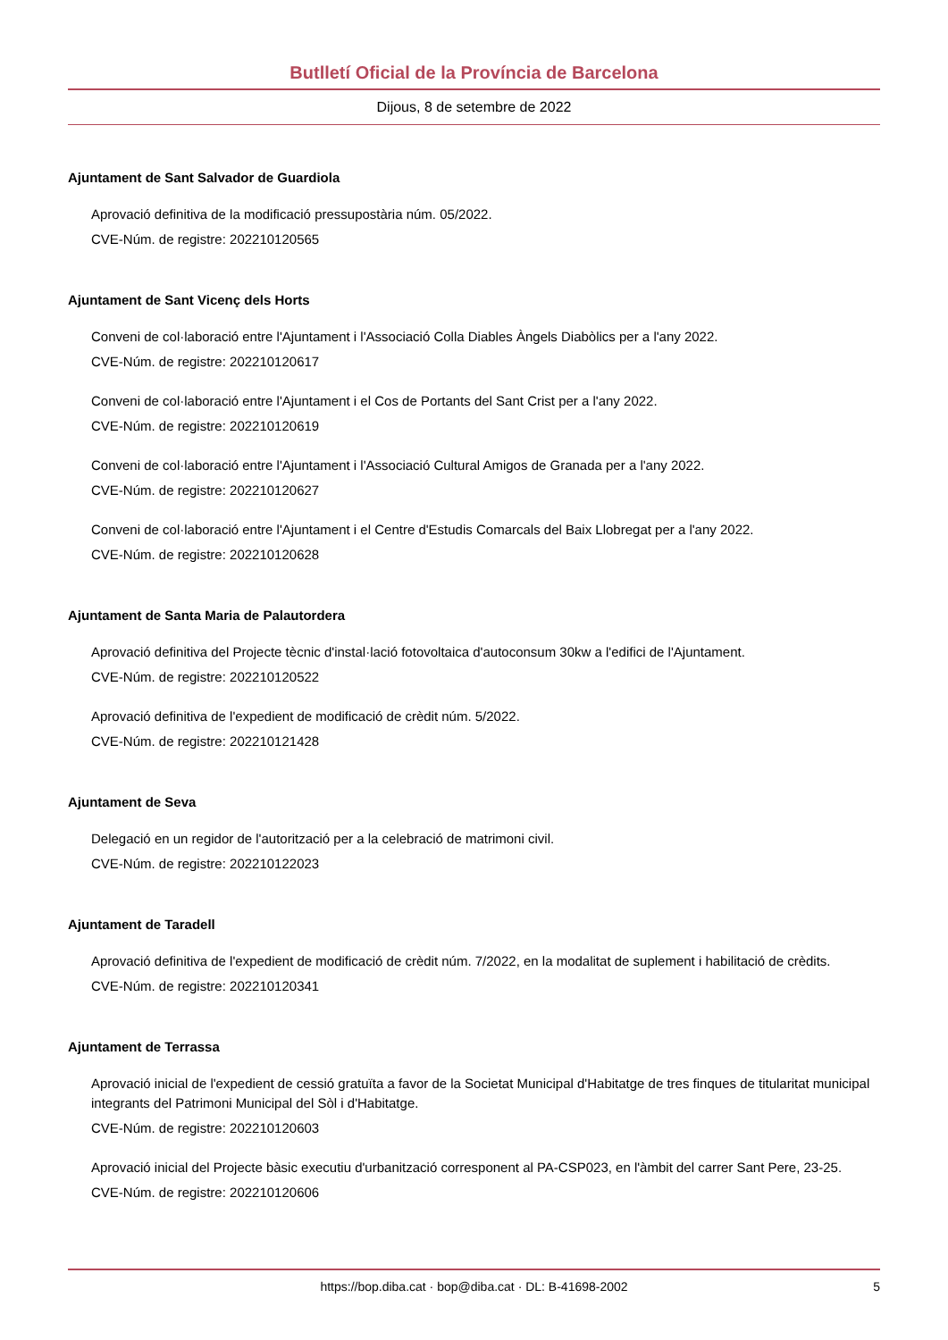Butlletí Oficial de la Província de Barcelona
Dijous, 8 de setembre de 2022
Ajuntament de Sant Salvador de Guardiola
Aprovació definitiva de la modificació pressupostària núm. 05/2022.
CVE-Núm. de registre: 202210120565
Ajuntament de Sant Vicenç dels Horts
Conveni de col·laboració entre l'Ajuntament i l'Associació Colla Diables Àngels Diabòlics per a l'any 2022.
CVE-Núm. de registre: 202210120617
Conveni de col·laboració entre l'Ajuntament i el Cos de Portants del Sant Crist per a l'any 2022.
CVE-Núm. de registre: 202210120619
Conveni de col·laboració entre l'Ajuntament i l'Associació Cultural Amigos de Granada per a l'any 2022.
CVE-Núm. de registre: 202210120627
Conveni de col·laboració entre l'Ajuntament i el Centre d'Estudis Comarcals del Baix Llobregat per a l'any 2022.
CVE-Núm. de registre: 202210120628
Ajuntament de Santa Maria de Palautordera
Aprovació definitiva del Projecte tècnic d'instal·lació fotovoltaica d'autoconsum 30kw a l'edifici de l'Ajuntament.
CVE-Núm. de registre: 202210120522
Aprovació definitiva de l'expedient de modificació de crèdit núm. 5/2022.
CVE-Núm. de registre: 202210121428
Ajuntament de Seva
Delegació en un regidor de l'autorització per a la celebració de matrimoni civil.
CVE-Núm. de registre: 202210122023
Ajuntament de Taradell
Aprovació definitiva de l'expedient de modificació de crèdit núm. 7/2022, en la modalitat de suplement i habilitació de crèdits.
CVE-Núm. de registre: 202210120341
Ajuntament de Terrassa
Aprovació inicial de l'expedient de cessió gratuïta a favor de la Societat Municipal d'Habitatge de tres finques de titularitat municipal integrants del Patrimoni Municipal del Sòl i d'Habitatge.
CVE-Núm. de registre: 202210120603
Aprovació inicial del Projecte bàsic executiu d'urbanització corresponent al PA-CSP023, en l'àmbit del carrer Sant Pere, 23-25.
CVE-Núm. de registre: 202210120606
https://bop.diba.cat · bop@diba.cat · DL: B-41698-2002 5